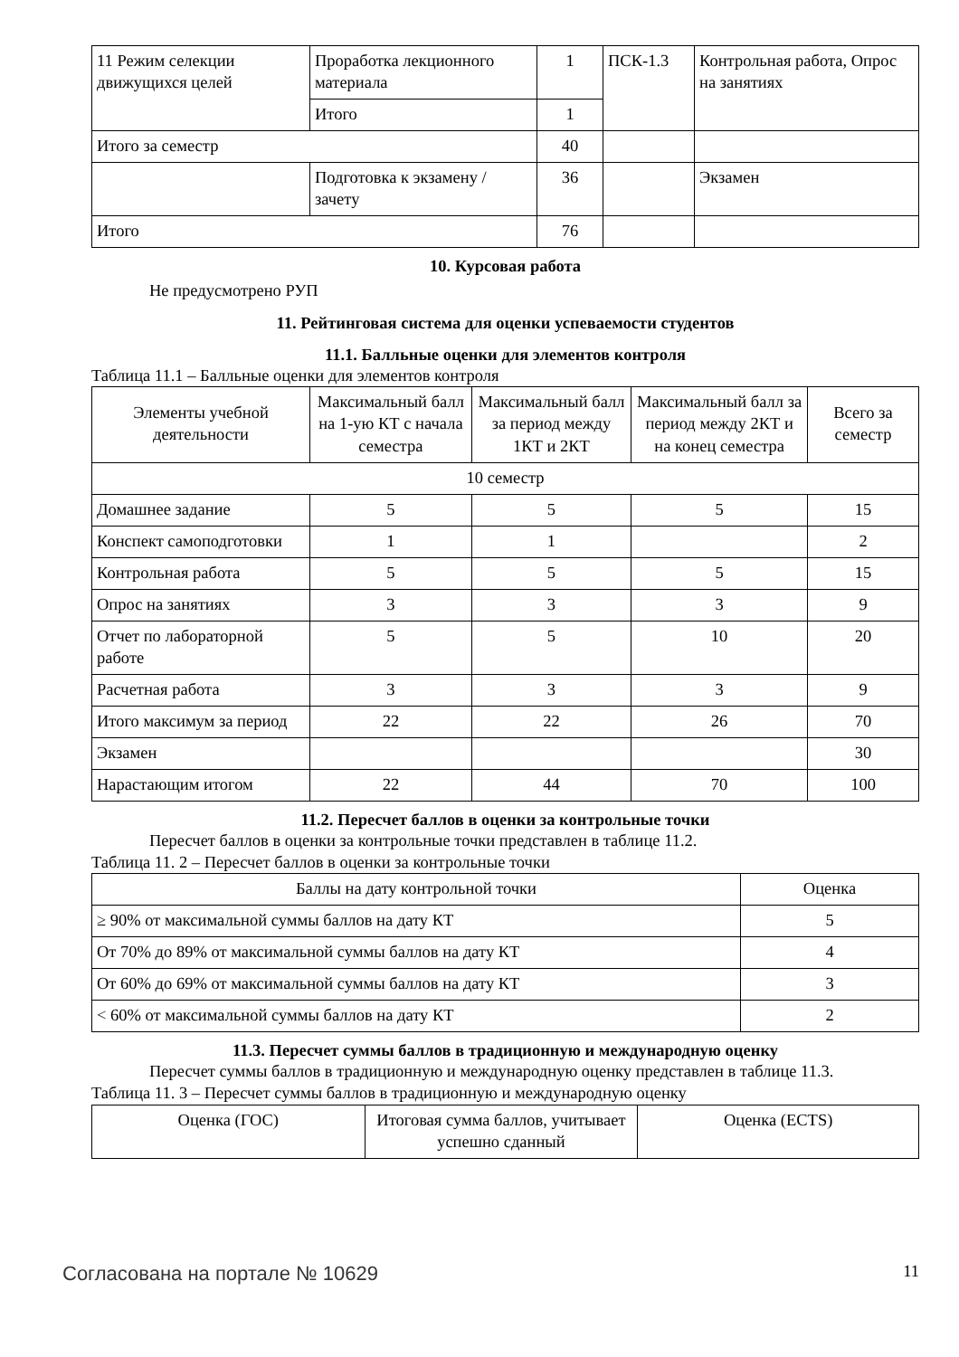| 11 Режим селекции движущихся целей | Проработка лекционного материала | 1 | ПСК-1.3 | Контрольная работа, Опрос на занятиях |
| | Итого | 1 | | |
| Итого за семестр | | 40 | | |
| | Подготовка к экзамену / зачету | 36 | | Экзамен |
| Итого | | 76 | | |
10. Курсовая работа
Не предусмотрено РУП
11. Рейтинговая система для оценки успеваемости студентов
11.1. Балльные оценки для элементов контроля
Таблица 11.1 – Балльные оценки для элементов контроля
| Элементы учебной деятельности | Максимальный балл на 1-ую КТ с начала семестра | Максимальный балл за период между 1КТ и 2КТ | Максимальный балл за период между 2КТ и на конец семестра | Всего за семестр |
| --- | --- | --- | --- | --- |
| 10 семестр | | | | |
| Домашнее задание | 5 | 5 | 5 | 15 |
| Конспект самоподготовки | 1 | 1 | | 2 |
| Контрольная работа | 5 | 5 | 5 | 15 |
| Опрос на занятиях | 3 | 3 | 3 | 9 |
| Отчет по лабораторной работе | 5 | 5 | 10 | 20 |
| Расчетная работа | 3 | 3 | 3 | 9 |
| Итого максимум за период | 22 | 22 | 26 | 70 |
| Экзамен | | | | 30 |
| Нарастающим итогом | 22 | 44 | 70 | 100 |
11.2. Пересчет баллов в оценки за контрольные точки
Пересчет баллов в оценки за контрольные точки представлен в таблице 11.2.
Таблица 11. 2 – Пересчет баллов в оценки за контрольные точки
| Баллы на дату контрольной точки | Оценка |
| --- | --- |
| ≥ 90% от максимальной суммы баллов на дату КТ | 5 |
| От 70% до 89% от максимальной суммы баллов на дату КТ | 4 |
| От 60% до 69% от максимальной суммы баллов на дату КТ | 3 |
| < 60% от максимальной суммы баллов на дату КТ | 2 |
11.3. Пересчет суммы баллов в традиционную и международную оценку
Пересчет суммы баллов в традиционную и международную оценку представлен в таблице 11.3.
Таблица 11. 3 – Пересчет суммы баллов в традиционную и международную оценку
| Оценка (ГОС) | Итоговая сумма баллов, учитывает успешно сданный | Оценка (ECTS) |
Согласована на портале № 10629 11